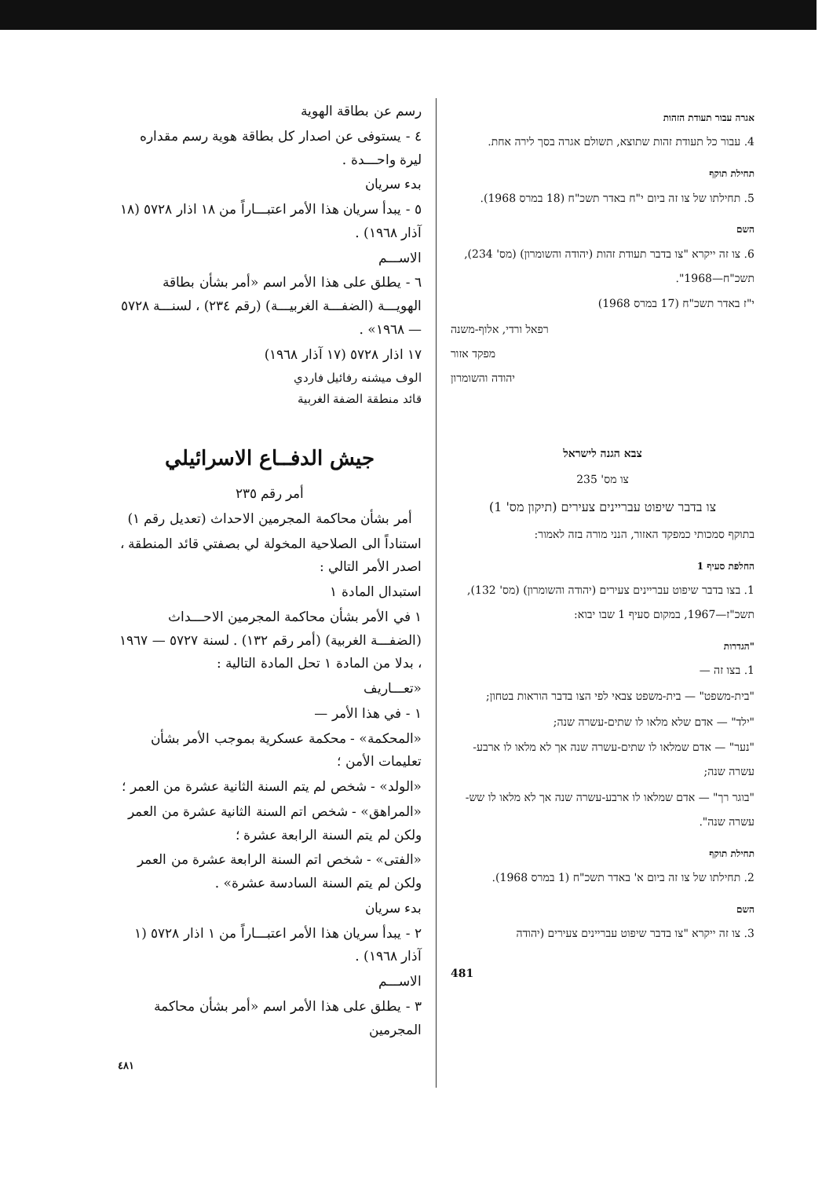אגרה עבור תעודת הזהות
4. עבור כל תעודת זהות שתוצא, תשולם אגרה בסך לירה אחת.
תחילת תוקף
5. תחילתו של צו זה ביום י"ח באדר תשכ"ח (18 במרס 1968).
השם
6. צו זה ייקרא "צו בדבר תעודת זהות (יהודה והשומרון) (מס' 234), תשכ"ח—1968".
י"ז באדר תשכ"ח (17 במרס 1968)
רפאל ורדי, אלוף-משנה
מפקד אזור
יהודה והשומרון
צבא הגנה לישראל
צו מס' 235
צו בדבר שיפוט עבריינים צעירים (תיקון מס' 1)
בתוקף סמכותי כמפקד האזור, הנני מורה בזה לאמור:
החלפת סעיף 1
1. בצו בדבר שיפוט עבריינים צעירים (יהודה והשומרון) (מס' 132), תשכ"ז—1967, במקום סעיף 1 שבו יבוא:
"הגדרות
1. בצו זה —
"בית-משפט" — בית-משפט צבאי לפי הצו בדבר הוראות בטחון;
"ילד" — אדם שלא מלאו לו שתים-עשרה שנה;
"נער" — אדם שמלאו לו שתים-עשרה שנה אך לא מלאו לו ארבע-עשרה שנה;
"בוגר רך" — אדם שמלאו לו ארבע-עשרה שנה אך לא מלאו לו שש-עשרה שנה".
תחילת תוקף
2. תחילתו של צו זה ביום א' באדר תשכ"ח (1 במרס 1968).
השם
3. צו זה ייקרא "צו בדבר שיפוט עבריינים צעירים (יהודה
481
رسم عن بطاقة الهوية
٤ - يستوفى عن اصدار كل بطاقة هوية رسم مقداره ليرة واحـــدة .
بدء سريان
٥ - يبدأ سريان هذا الأمر اعتبـــاراً من ١٨ اذار ٥٧٢٨ (١٨ آذار ١٩٦٨) .
الاســـم
٦ - يطلق على هذا الأمر اسم «أمر بشأن بطاقة الهويـــة (الضفـــة الغربيـــة) (رقم ٢٣٤) ، لسنـــة ٥٧٢٨ — ١٩٦٨» .
١٧ اذار ٥٧٢٨ (١٧ آذار ١٩٦٨)
الوف ميشنه رفائيل فاردي
قائد منطقة الضفة الغربية
جيش الدفــاع الاسرائيلي
أمر رقم ٢٣٥
أمر بشأن محاكمة المجرمين الاحداث (تعديل رقم ١)
استناداً الى الصلاحية المخولة لي بصفتي قائد المنطقة ، اصدر الأمر التالي :
استبدال المادة ١
١ في الأمر بشأن محاكمة المجرمين الاحـــداث (الضفـــة الغربية) (أمر رقم ١٣٢) . لسنة ٥٧٢٧ — ١٩٦٧ ، بدلا من المادة ١ تحل المادة التالية :
«تعـــاريف
١ - في هذا الأمر —
«المحكمة» - محكمة عسكرية بموجب الأمر بشأن تعليمات الأمن ؛
«الولد» - شخص لم يتم السنة الثانية عشرة من العمر ؛
«المراهق» - شخص اتم السنة الثانية عشرة من العمر ولكن لم يتم السنة الرابعة عشرة ؛
«الفتى» - شخص اتم السنة الرابعة عشرة من العمر ولكن لم يتم السنة السادسة عشرة» .
بدء سريان
٢ - يبدأ سريان هذا الأمر اعتبـــاراً من ١ اذار ٥٧٢٨ (١ آذار ١٩٦٨) .
الاســـم
٣ - يطلق على هذا الأمر اسم «أمر بشأن محاكمة المجرمين
٤٨١